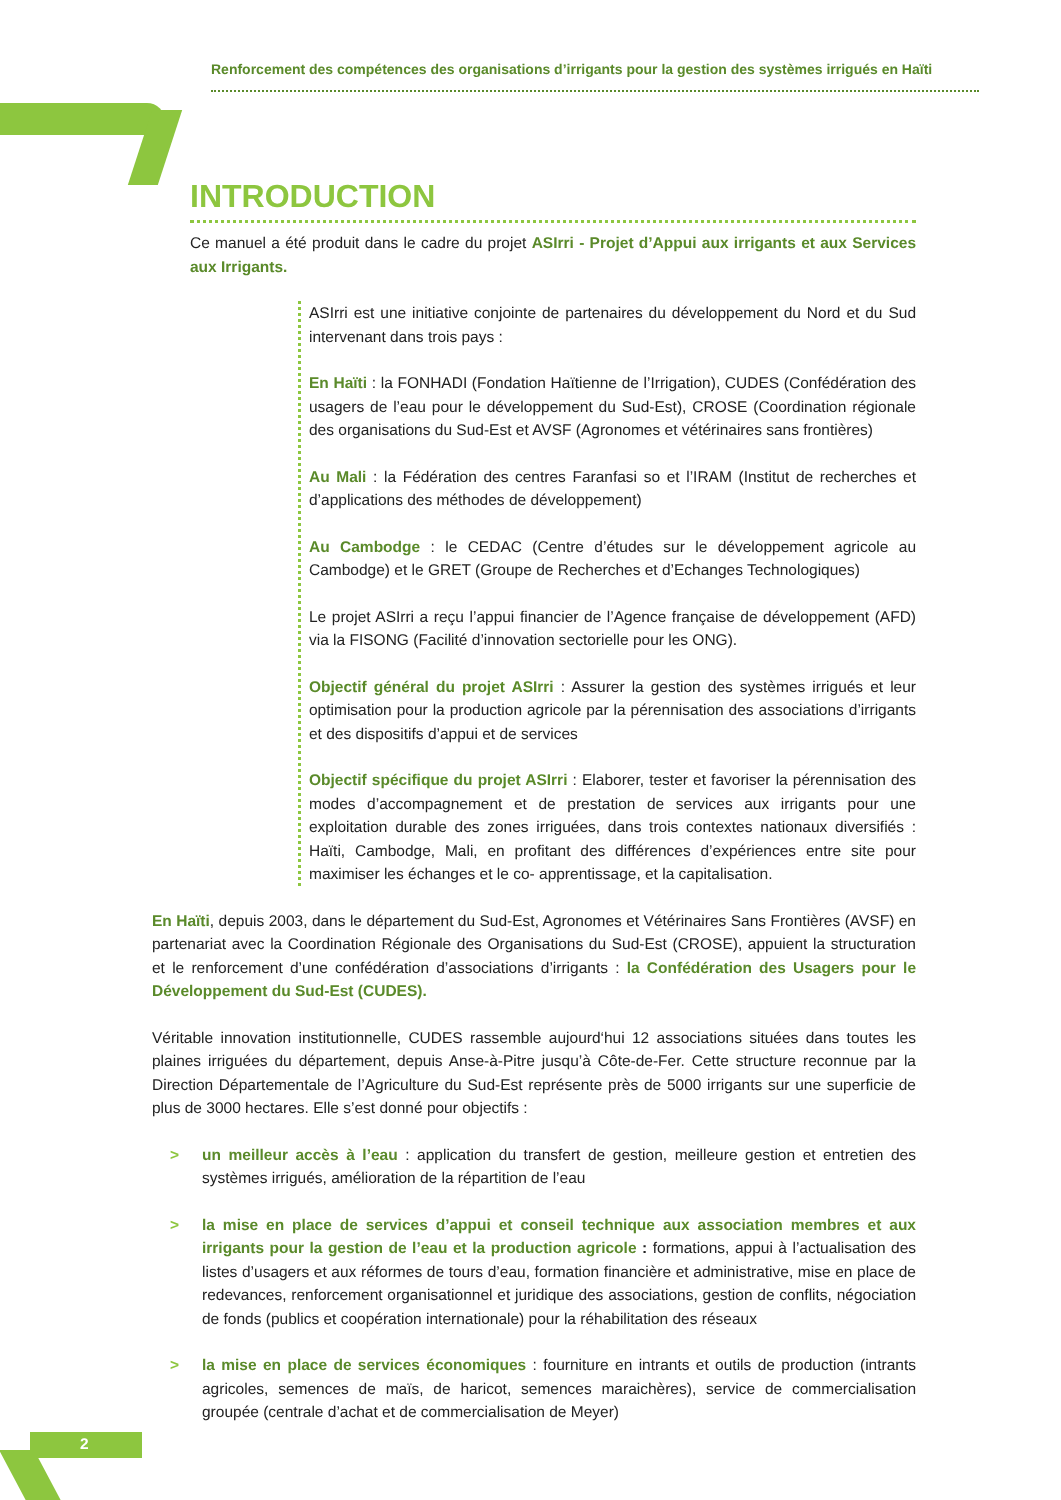Renforcement des compétences des organisations d’irrigants pour la gestion des systèmes irrigués en Haïti
INTRODUCTION
Ce manuel a été produit dans le cadre du projet ASIrri - Projet d’Appui aux irrigants et aux Services aux Irrigants.
ASIrri est une initiative conjointe de partenaires du développement du Nord et du Sud intervenant dans trois pays :
En Haïti : la FONHADI (Fondation Haïtienne de l’Irrigation), CUDES (Confédération des usagers de l’eau pour le développement du Sud-Est), CROSE (Coordination régionale des organisations du Sud-Est et AVSF (Agronomes et vétérinaires sans frontières)
Au Mali : la Fédération des centres Faranfasi so et l’IRAM (Institut de recherches et d’applications des méthodes de développement)
Au Cambodge : le CEDAC (Centre d’études sur le développement agricole au Cambodge) et le GRET (Groupe de Recherches et d’Echanges Technologiques)
Le projet ASIrri a reçu l’appui financier de l’Agence française de développement (AFD) via la FISONG (Facilité d’innovation sectorielle pour les ONG).
Objectif général du projet ASIrri : Assurer la gestion des systèmes irrigués et leur optimisation pour la production agricole par la pérennisation des associations d’irrigants et des dispositifs d’appui et de services
Objectif spécifique du projet ASIrri : Elaborer, tester et favoriser la pérennisation des modes d’accompagnement et de prestation de services aux irrigants pour une exploitation durable des zones irriguées, dans trois contextes nationaux diversifiés : Haïti, Cambodge, Mali, en profitant des différences d’expériences entre site pour maximiser les échanges et le co- apprentissage, et la capitalisation.
En Haïti, depuis 2003, dans le département du Sud-Est, Agronomes et Vétérinaires Sans Frontières (AVSF) en partenariat avec la Coordination Régionale des Organisations du Sud-Est (CROSE), appuient la structuration et le renforcement d’une confédération d’associations d’irrigants : la Confédération des Usagers pour le Développement du Sud-Est (CUDES).
Véritable innovation institutionnelle, CUDES rassemble aujourd‘hui 12 associations situées dans toutes les plaines irriguées du département, depuis Anse-à-Pitre jusqu’à Côte-de-Fer. Cette structure reconnue par la Direction Départementale de l’Agriculture du Sud-Est représente près de 5000 irrigants sur une superficie de plus de 3000 hectares. Elle s’est donné pour objectifs :
> un meilleur accès à l’eau : application du transfert de gestion, meilleure gestion et entretien des systèmes irrigués, amélioration de la répartition de l’eau
> la mise en place de services d’appui et conseil technique aux association membres et aux irrigants pour la gestion de l’eau et la production agricole : formations, appui à l’actualisation des listes d’usagers et aux réformes de tours d’eau, formation financière et administrative, mise en place de redevances, renforcement organisationnel et juridique des associations, gestion de conflits, négociation de fonds (publics et coopération internationale) pour la réhabilitation des réseaux
> la mise en place de services économiques : fourniture en intrants et outils de production (intrants agricoles, semences de maïs, de haricot, semences maraichères), service de commercialisation groupée (centrale d’achat et de commercialisation de Meyer)
2